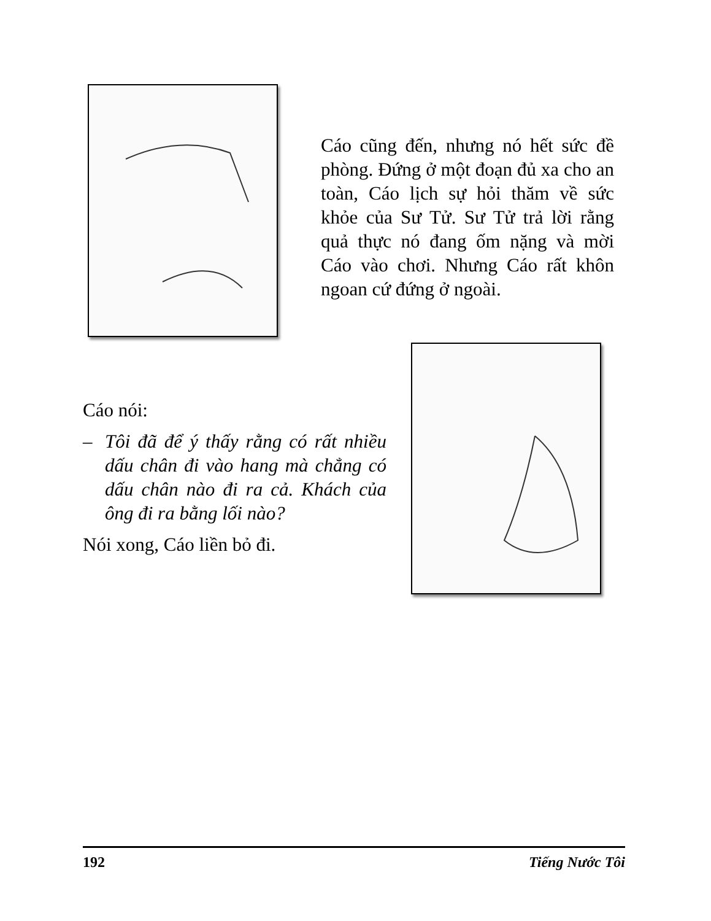Cáo cũng đến, nhưng nó hết sức đề phòng. Đứng ở một đoạn đủ xa cho an toàn, Cáo lịch sự hỏi thăm về sức khỏe của Sư Tử. Sư Tử trả lời rằng quả thực nó đang ốm nặng và mời Cáo vào chơi. Nhưng Cáo rất khôn ngoan cứ đứng ở ngoài.
Cáo nói:
– Tôi đã để ý thấy rằng có rất nhiều dấu chân đi vào hang mà chẳng có dấu chân nào đi ra cả. Khách của ông đi ra bằng lối nào?
Nói xong, Cáo liền bỏ đi.
192 Tiếng Nước Tôi